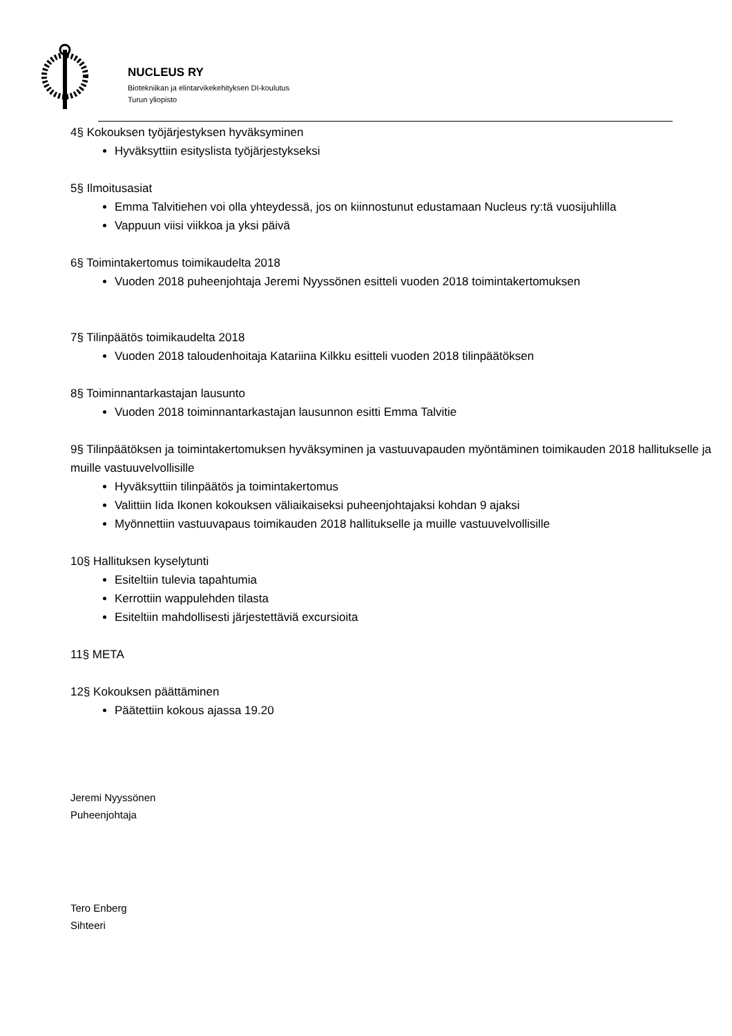NUCLEUS RY
Biotekniikan ja elintarvikekehityksen DI-koulutus
Turun yliopisto
4§ Kokouksen työjärjestyksen hyväksyminen
Hyväksyttiin esityslista työjärjestykseksi
5§ Ilmoitusasiat
Emma Talvitiehen voi olla yhteydessä, jos on kiinnostunut edustamaan Nucleus ry:tä vuosijuhlilla
Vappuun viisi viikkoa ja yksi päivä
6§ Toimintakertomus toimikaudelta 2018
Vuoden 2018 puheenjohtaja Jeremi Nyyssönen esitteli vuoden 2018 toimintakertomuksen
7§ Tilinpäätös toimikaudelta 2018
Vuoden 2018 taloudenhoitaja Katariina Kilkku esitteli vuoden 2018 tilinpäätöksen
8§ Toiminnantarkastajan lausunto
Vuoden 2018 toiminnantarkastajan lausunnon esitti Emma Talvitie
9§ Tilinpäätöksen ja toimintakertomuksen hyväksyminen ja vastuuvapauden myöntäminen toimikauden 2018 hallitukselle ja muille vastuuvelvollisille
Hyväksyttiin tilinpäätös ja toimintakertomus
Valittiin Iida Ikonen kokouksen väliaikaiseksi puheenjohtajaksi kohdan 9 ajaksi
Myönnettiin vastuuvapaus toimikauden 2018 hallitukselle ja muille vastuuvelvollisille
10§ Hallituksen kyselytunti
Esiteltiin tulevia tapahtumia
Kerrottiin wappulehden tilasta
Esiteltiin mahdollisesti järjestettäviä excursioita
11§ META
12§ Kokouksen päättäminen
Päätettiin kokous ajassa 19.20
Jeremi Nyyssönen
Puheenjohtaja
Tero Enberg
Sihteeri